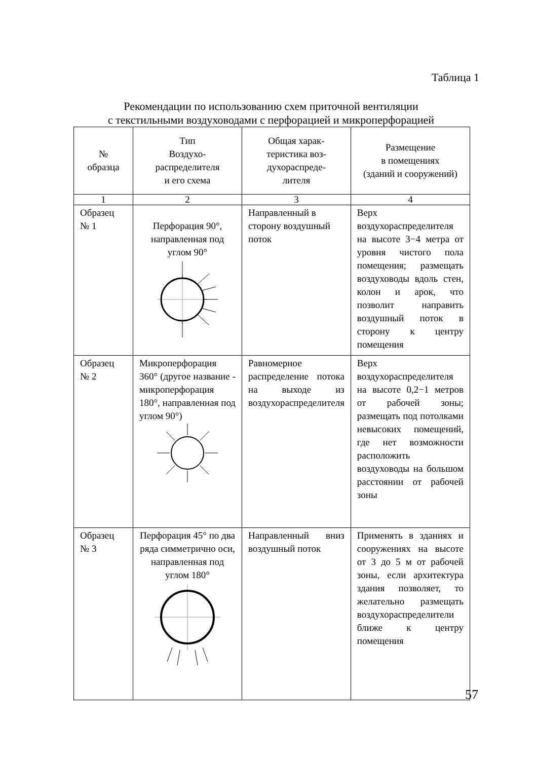Таблица 1
Рекомендации по использованию схем приточной вентиляции
с текстильными воздуховодами с перфорацией и микроперфорацией
| № образца | Тип Воздухо- распределителя и его схема | Общая харак- теристика воз- духораспреде- лителя | Размещение в помещениях (зданий и сооружений) |
| --- | --- | --- | --- |
| 1 | 2 | 3 | 4 |
| Образец № 1 | Перфорация 90°, направленная под углом 90° | Направленный в сторону воздушный поток | Верх воздухораспределителя на высоте 3−4 метра от уровня чистого пола помещения; размещать воздуховоды вдоль стен, колон и арок, что позволит направить воздушный поток в сторону к центру помещения |
| Образец № 2 | Микроперфорация 360° (другое название - микроперфорация 180°, направленная под углом 90°) | Равномерное распределение потока на выходе из воздухораспределителя | Верх воздухораспределителя на высоте 0,2−1 метров от рабочей зоны; размещать под потолками невысоких помещений, где нет возможности расположить воздуховоды на большом расстоянии от рабочей зоны |
| Образец № 3 | Перфорация 45° по два ряда симметрично оси, направленная под углом 180° | Направленный вниз воздушный поток | Применять в зданиях и сооружениях на высоте от 3 до 5 м от рабочей зоны, если архитектура здания позволяет, то желательно размещать воздухораспределители ближе к центру помещения |
57